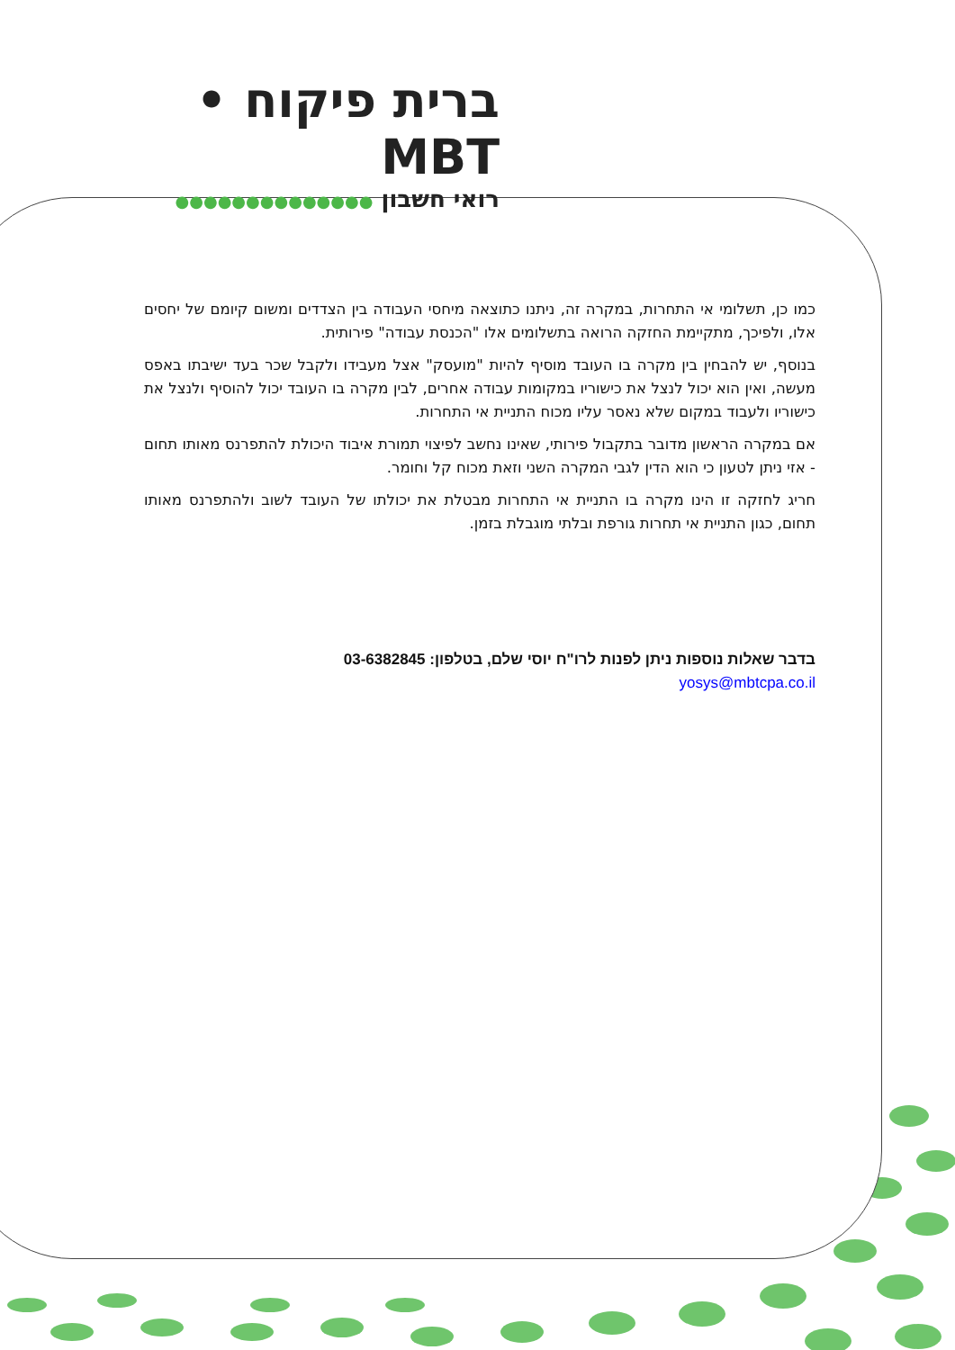ברית פיקוח • MBT
רואי חשבון ●●●●●●●●●●●●●●
כמו כן, תשלומי אי התחרות, במקרה זה, ניתנו כתוצאה מיחסי העבודה בין הצדדים ומשום קיומם של יחסים אלו, ולפיכך, מתקיימת החזקה הרואה בתשלומים אלו "הכנסת עבודה" פירותית.
בנוסף, יש להבחין בין מקרה בו העובד מוסיף להיות "מועסק" אצל מעבידו ולקבל שכר בעד ישיבתו באפס מעשה, ואין הוא יכול לנצל את כישוריו במקומות עבודה אחרים, לבין מקרה בו העובד יכול להוסיף ולנצל את כישוריו ולעבוד במקום שלא נאסר עליו מכוח התניית אי התחרות.
אם במקרה הראשון מדובר בתקבול פירותי, שאינו נחשב לפיצוי תמורת איבוד היכולת להתפרנס מאותו תחום - אזי ניתן לטעון כי הוא הדין לגבי המקרה השני וזאת מכוח קל וחומר.
חריג לחזקה זו הינו מקרה בו התניית אי התחרות מבטלת את יכולתו של העובד לשוב ולהתפרנס מאותו תחום, כגון התניית אי תחרות גורפת ובלתי מוגבלת בזמן.
בדבר שאלות נוספות ניתן לפנות לרו"ח יוסי שלם, בטלפון: 03-6382845
yosys@mbtcpa.co.il